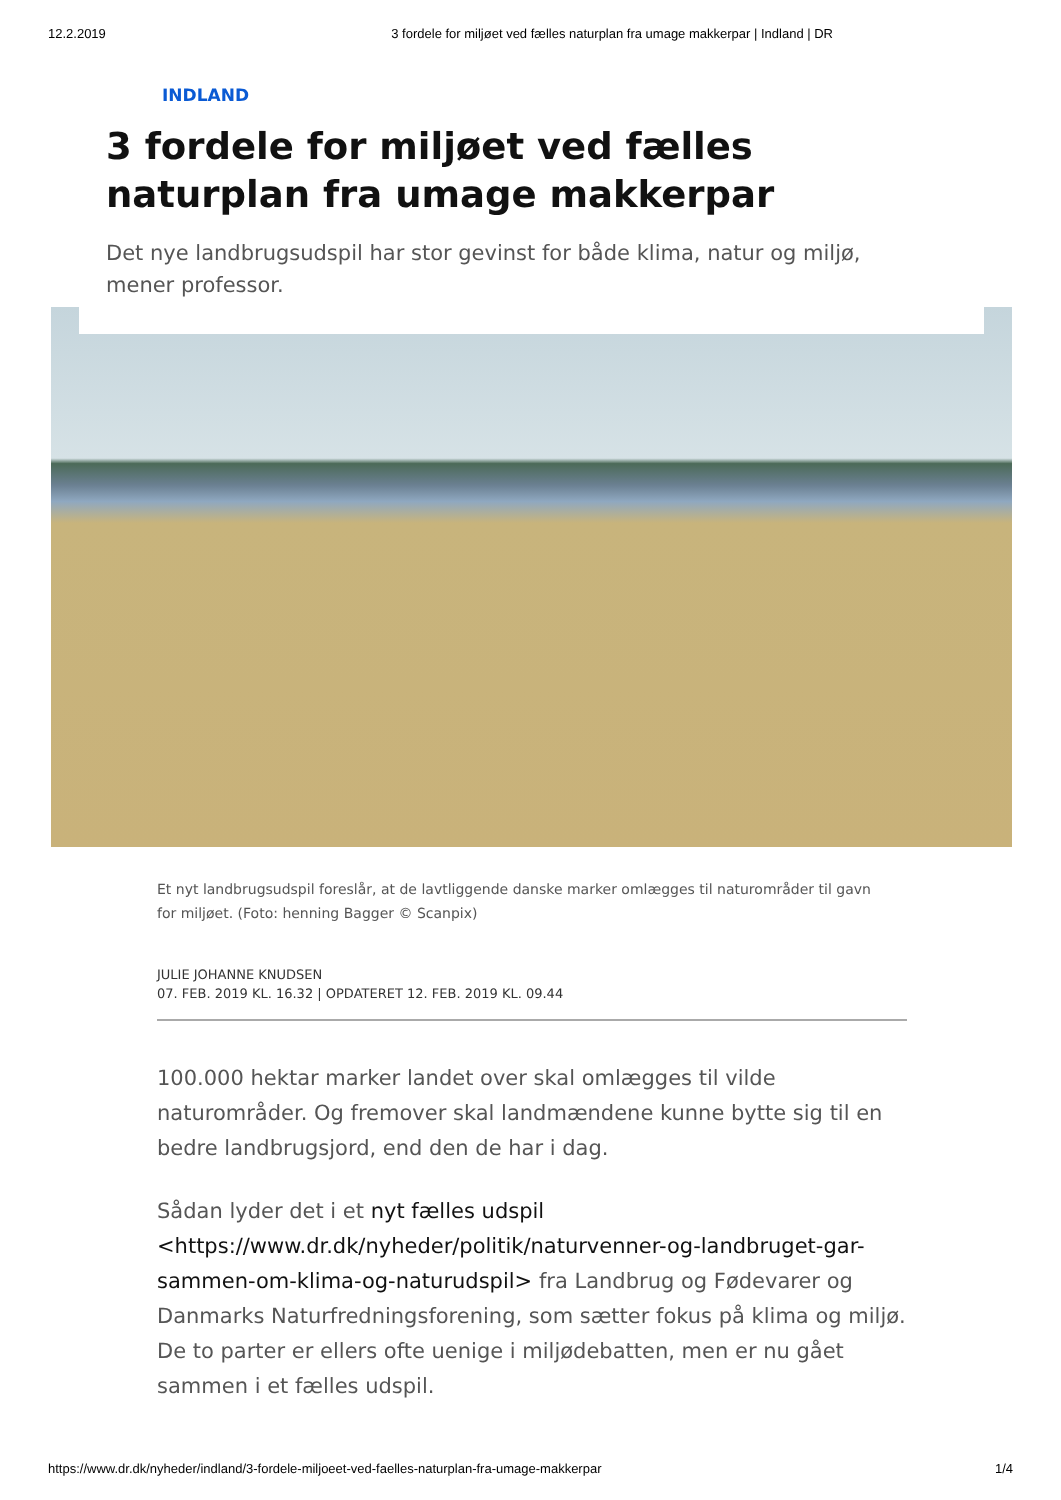12.2.2019 3 fordele for miljøet ved fælles naturplan fra umage makkerpar | Indland | DR
INDLAND
3 fordele for miljøet ved fælles naturplan fra umage makkerpar
Det nye landbrugsudspil har stor gevinst for både klima, natur og miljø, mener professor.
Et nyt landbrugsudspil foreslår, at de lavtliggende danske marker omlægges til naturområder til gavn for miljøet. (Foto: henning Bagger © Scanpix)
JULIE JOHANNE KNUDSEN
07. FEB. 2019 KL. 16.32 | OPDATERET 12. FEB. 2019 KL. 09.44
100.000 hektar marker landet over skal omlægges til vilde naturområder. Og fremover skal landmændene kunne bytte sig til en bedre landbrugsjord, end den de har i dag.
Sådan lyder det i et nyt fælles udspil <https://www.dr.dk/nyheder/politik/naturvenner-og-landbruget-gar-sammen-om-klima-og-naturudspil> fra Landbrug og Fødevarer og Danmarks Naturfredningsforening, som sætter fokus på klima og miljø. De to parter er ellers ofte uenige i miljødebatten, men er nu gået sammen i et fælles udspil.
https://www.dr.dk/nyheder/indland/3-fordele-miljoeet-ved-faelles-naturplan-fra-umage-makkerpar 1/4